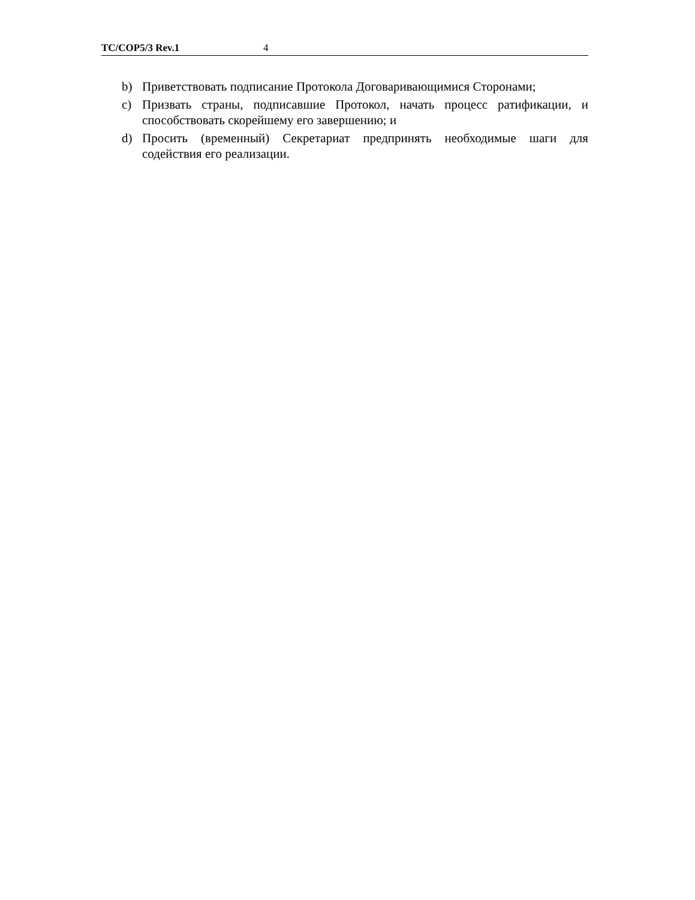TC/COP5/3 Rev.1 4
b) Приветствовать подписание Протокола Договаривающимися Сторонами;
c) Призвать страны, подписавшие Протокол, начать процесс ратификации, и способствовать скорейшему его завершению; и
d) Просить (временный) Секретариат предпринять необходимые шаги для содействия его реализации.